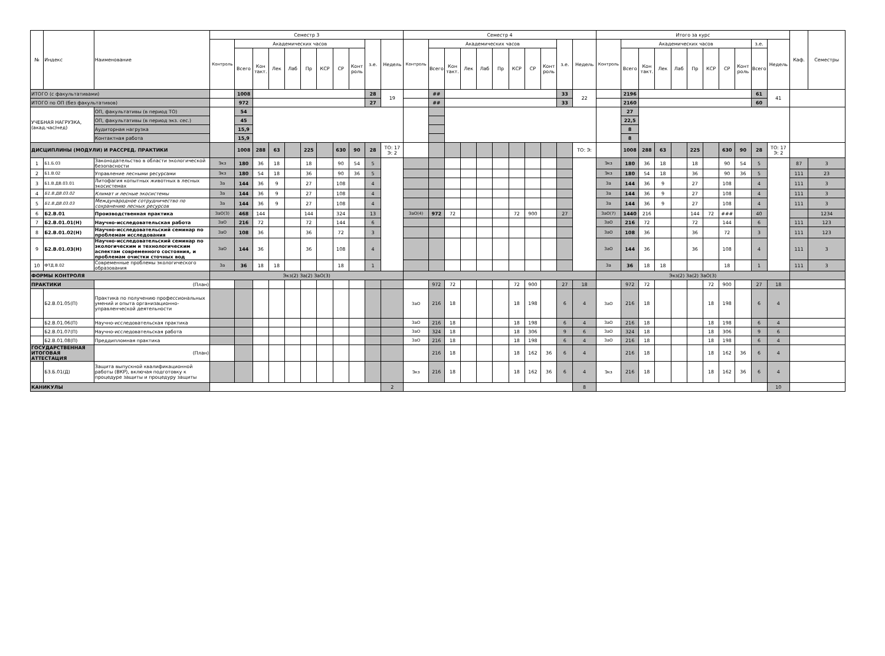| № | Индекс | Наименование | Семестр 3 | | | | | | | | | | | Семестр 4 | | | | | | | | | | | Итого за курс | | | | | | | | | | | Каф. | Семестры |
| --- | --- | --- | --- | --- | --- | --- | --- | --- | --- | --- | --- | --- | --- | --- | --- | --- | --- | --- | --- | --- | --- | --- | --- | --- | --- | --- | --- | --- | --- | --- | --- | --- | --- | --- | --- | --- | --- |
| | | | Контроль | Академических часов | | | | | | | | з.е. | Недель | Контроль | Академических часов | | | | | | | | з.е. | Недель | Контроль | Академических часов | | | | | | | | з.е. | Недель | | |
| | | | | Всего | Кон такт. | Лек | Лаб | Пр | КСР | СР | Конт роль | | | | Всего | Кон такт. | Лек | Лаб | Пр | КСР | СР | Конт роль | | | | Всего | Кон такт. | Лек | Лаб | Пр | КСР | СР | Конт роль | Всего | | | |
| ИТОГО (с факультативами) | | | | 1008 | | | | | | | | 28 | 19 | | ## | | | | | | | | 33 | 22 | | 2196 | | | | | | | | 61 | 41 | | |
| ИТОГО по ОП (без факультативов) | | | | 972 | | | | | | | | 27 | | | ## | | | | | | | | 33 | | | 2160 | | | | | | | | 60 | | | |
| УЧЕБНАЯ НАГРУЗКА, (акад.час/нед) | | ОП, факультативы (в период ТО) | | 54 | | | | | | | | | | | | | | | | | | | | | | 27 | | | | | | | | | | | |
| | | ОП, факультативы (в период экз. сес.) | | 45 | | | | | | | | | | | | | | | | | | | | | | 22,5 | | | | | | | | | | | |
| | | Аудиторная нагрузка | | 15,9 | | | | | | | | | | | | | | | | | | | | | | 8 | | | | | | | | | | | |
| | | Контактная работа | | 15,9 | | | | | | | | | | | | | | | | | | | | | | 8 | | | | | | | | | | | |
| ДИСЦИПЛИНЫ (МОДУЛИ) И РАССРЕД. ПРАКТИКИ | | | | 1008 | 288 | 63 | | 225 | | 630 | 90 | 28 | ТО: 17 Э: 2 | | | | | | | | | | | ТО: Э: | | 1008 | 288 | 63 | | 225 | | 630 | 90 | 28 | ТО: 17 Э: 2 | | |
| 1 | Б1.Б.03 | Законодательство в области экологической безопасности | Экз | 180 | 36 | 18 | | 18 | | 90 | 54 | 5 | | | | | | | | | | | | | Экз | 180 | 36 | 18 | | 18 | | 90 | 54 | 5 | | 87 | 3 |
| 2 | Б1.В.02 | Управление лесными ресурсами | Экз | 180 | 54 | 18 | | 36 | | 90 | 36 | 5 | | | | | | | | | | | | | Экз | 180 | 54 | 18 | | 36 | | 90 | 36 | 5 | | 111 | 23 |
| 3 | Б1.В.ДВ.03.01 | Литофагия копытных животных в лесных экосистемах | За | 144 | 36 | 9 | | 27 | | 108 | | 4 | | | | | | | | | | | | | За | 144 | 36 | 9 | | 27 | | 108 | | 4 | | 111 | 3 |
| 4 | Б1.В.ДВ.03.02 | Климат и лесные экосистемы | За | 144 | 36 | 9 | | 27 | | 108 | | 4 | | | | | | | | | | | | | За | 144 | 36 | 9 | | 27 | | 108 | | 4 | | 111 | 3 |
| 5 | Б1.В.ДВ.03.03 | Международное сотрудничество по сохранению лесных ресурсов | За | 144 | 36 | 9 | | 27 | | 108 | | 4 | | | | | | | | | | | | | За | 144 | 36 | 9 | | 27 | | 108 | | 4 | | 111 | 3 |
| 6 | Б2.В.01 | Производственная практика | ЗаО(3) | 468 | 144 | | | 144 | | 324 | | 13 | | ЗаО(4) | 972 | 72 | | | | 72 | 900 | | 27 | | ЗаО(7) | 1440 | 216 | | | 144 | 72 | ### | | 40 | | | 1234 |
| 7 | Б2.В.01.01(Н) | Научно-исследовательская работа | ЗаО | 216 | 72 | | | 72 | | 144 | | 6 | | | | | | | | | | | | | ЗаО | 216 | 72 | | | 72 | | 144 | | 6 | | 111 | 123 |
| 8 | Б2.В.01.02(Н) | Научно-исследовательский семинар по проблемам исследования | ЗаО | 108 | 36 | | | 36 | | 72 | | 3 | | | | | | | | | | | | | ЗаО | 108 | 36 | | | 36 | | 72 | | 3 | | 111 | 123 |
| 9 | Б2.В.01.03(Н) | Научно-исследовательский семинар по экологическим и технологическим аспектам современного состояния, и проблемам очистки сточных вод | ЗаО | 144 | 36 | | | 36 | | 108 | | 4 | | | | | | | | | | | | | ЗаО | 144 | 36 | | | 36 | | 108 | | 4 | | 111 | 3 |
| 10 | ФТД.В.02 | Современные проблемы экологического образования | За | 36 | 18 | 18 | | | | 18 | | 1 | | | | | | | | | | | | | За | 36 | 18 | 18 | | | | 18 | | 1 | | 111 | 3 |
| ФОРМЫ КОНТРОЛЯ | | | Экз(2) За(2) ЗаО(3) | | | | | | | | | | | | | | | | | | | | | | Экз(2) За(2) ЗаО(3) | | | | | | | | | | | | |
| ПРАКТИКИ | | (План) | | | | | | | | | | | | | 972 | 72 | | | | 72 | 900 | | 27 | 18 | | 972 | 72 | | | | 72 | 900 | | 27 | 18 | | |
| | Б2.В.01.05(П) | Практика по получению профессиональных умений и опыта организационно-управленческой деятельности | | | | | | | | | | | | ЗаО | 216 | 18 | | | | 18 | 198 | | 6 | 4 | ЗаО | 216 | 18 | | | | 18 | 198 | | 6 | 4 | | |
| | Б2.В.01.06(П) | Научно-исследовательская практика | | | | | | | | | | | | ЗаО | 216 | 18 | | | | 18 | 198 | | 6 | 4 | ЗаО | 216 | 18 | | | | 18 | 198 | | 6 | 4 | | |
| | Б2.В.01.07(П) | Научно-исследовательская работа | | | | | | | | | | | | ЗаО | 324 | 18 | | | | 18 | 306 | | 9 | 6 | ЗаО | 324 | 18 | | | | 18 | 306 | | 9 | 6 | | |
| | Б2.В.01.08(П) | Преддипломная практика | | | | | | | | | | | | ЗаО | 216 | 18 | | | | 18 | 198 | | 6 | 4 | ЗаО | 216 | 18 | | | | 18 | 198 | | 6 | 4 | | |
| ГОСУДАРСТВЕННАЯ ИТОГОВАЯ АТТЕСТАЦИЯ | | (План) | | | | | | | | | | | | | 216 | 18 | | | | 18 | 162 | 36 | 6 | 4 | | 216 | 18 | | | | 18 | 162 | 36 | 6 | 4 | | |
| | Б3.Б.01(Д) | Защита выпускной квалификационной работы (ВКР), включая подготовку к процедуре защиты и процедуру защиты | | | | | | | | | | | | Экз | 216 | 18 | | | | 18 | 162 | 36 | 6 | 4 | Экз | 216 | 18 | | | | 18 | 162 | 36 | 6 | 4 | | |
| КАНИКУЛЫ | | | | | | | | | | | | | 2 | | | | | | | | | | | 8 | | | | | | | | | | | 10 | | |